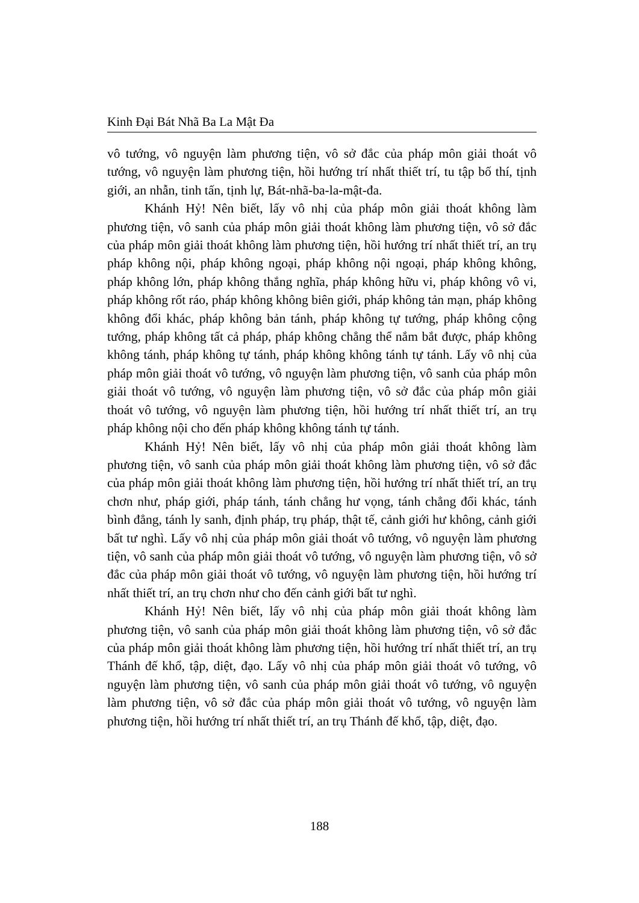Kinh Đại Bát Nhã Ba La Mật Đa
vô tướng, vô nguyện làm phương tiện, vô sở đắc của pháp môn giải thoát vô tướng, vô nguyện làm phương tiện, hồi hướng trí nhất thiết trí, tu tập bố thí, tịnh giới, an nhẫn, tinh tấn, tịnh lự, Bát-nhã-ba-la-mật-đa.
Khánh Hỷ! Nên biết, lấy vô nhị của pháp môn giải thoát không làm phương tiện, vô sanh của pháp môn giải thoát không làm phương tiện, vô sở đắc của pháp môn giải thoát không làm phương tiện, hồi hướng trí nhất thiết trí, an trụ pháp không nội, pháp không ngoại, pháp không nội ngoại, pháp không không, pháp không lớn, pháp không thắng nghĩa, pháp không hữu vi, pháp không vô vi, pháp không rốt ráo, pháp không không biên giới, pháp không tản mạn, pháp không không đổi khác, pháp không bản tánh, pháp không tự tướng, pháp không cộng tướng, pháp không tất cả pháp, pháp không chẳng thể nắm bắt được, pháp không không tánh, pháp không tự tánh, pháp không không tánh tự tánh. Lấy vô nhị của pháp môn giải thoát vô tướng, vô nguyện làm phương tiện, vô sanh của pháp môn giải thoát vô tướng, vô nguyện làm phương tiện, vô sở đắc của pháp môn giải thoát vô tướng, vô nguyện làm phương tiện, hồi hướng trí nhất thiết trí, an trụ pháp không nội cho đến pháp không không tánh tự tánh.
Khánh Hỷ! Nên biết, lấy vô nhị của pháp môn giải thoát không làm phương tiện, vô sanh của pháp môn giải thoát không làm phương tiện, vô sở đắc của pháp môn giải thoát không làm phương tiện, hồi hướng trí nhất thiết trí, an trụ chơn như, pháp giới, pháp tánh, tánh chẳng hư vọng, tánh chẳng đổi khác, tánh bình đẳng, tánh ly sanh, định pháp, trụ pháp, thật tế, cảnh giới hư không, cảnh giới bất tư nghì. Lấy vô nhị của pháp môn giải thoát vô tướng, vô nguyện làm phương tiện, vô sanh của pháp môn giải thoát vô tướng, vô nguyện làm phương tiện, vô sở đắc của pháp môn giải thoát vô tướng, vô nguyện làm phương tiện, hồi hướng trí nhất thiết trí, an trụ chơn như cho đến cảnh giới bất tư nghì.
Khánh Hỷ! Nên biết, lấy vô nhị của pháp môn giải thoát không làm phương tiện, vô sanh của pháp môn giải thoát không làm phương tiện, vô sở đắc của pháp môn giải thoát không làm phương tiện, hồi hướng trí nhất thiết trí, an trụ Thánh đế khổ, tập, diệt, đạo. Lấy vô nhị của pháp môn giải thoát vô tướng, vô nguyện làm phương tiện, vô sanh của pháp môn giải thoát vô tướng, vô nguyện làm phương tiện, vô sở đắc của pháp môn giải thoát vô tướng, vô nguyện làm phương tiện, hồi hướng trí nhất thiết trí, an trụ Thánh đế khổ, tập, diệt, đạo.
188